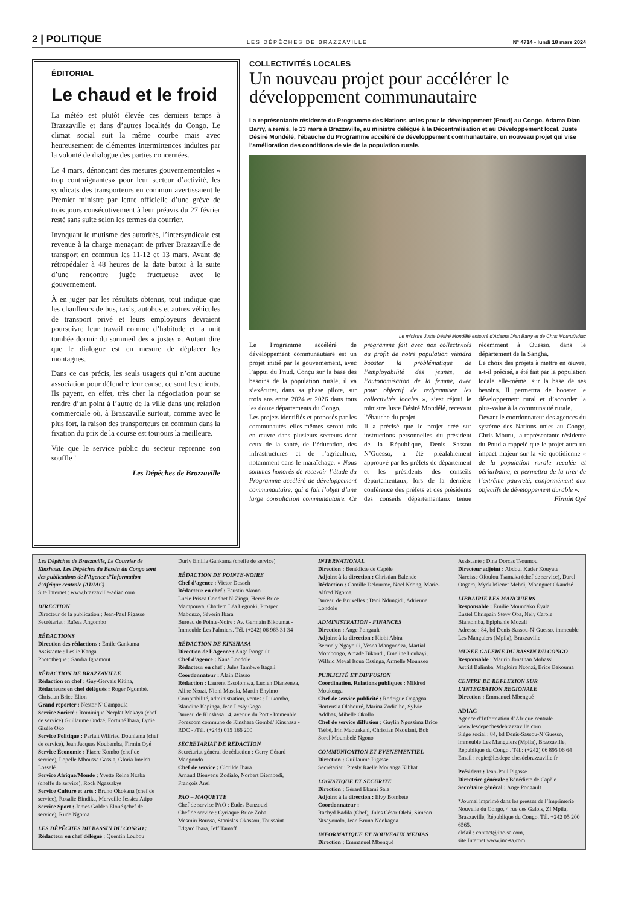2 | POLITIQUE LES DÉPÊCHES DE BRAZZAVILLE N° 4714 - lundi 18 mars 2024
ÉDITORIAL
Le chaud et le froid
La météo est plutôt élevée ces derniers temps à Brazzaville et dans d’autres localités du Congo. Le climat social suit la même courbe mais avec heureusement de clémentes intermittences induites par la volonté de dialogue des parties concernées.
Le 4 mars, dénonçant des mesures gouvernementales « trop contraignantes» pour leur secteur d’activité, les syndicats des transporteurs en commun avertissaient le Premier ministre par lettre officielle d’une grève de trois jours consécutivement à leur préavis du 27 février resté sans suite selon les termes du courrier.
Invoquant le mutisme des autorités, l’intersyndicale est revenue à la charge menaçant de priver Brazzaville de transport en commun les 11-12 et 13 mars. Avant de rétropédaler à 48 heures de la date butoir à la suite d’une rencontre jugée fructueuse avec le gouvernement.
À en juger par les résultats obtenus, tout indique que les chauffeurs de bus, taxis, autobus et autres véhicules de transport privé et leurs employeurs devraient poursuivre leur travail comme d’habitude et la nuit tombée dormir du sommeil des « justes ». Autant dire que le dialogue est en mesure de déplacer les montagnes.
Dans ce cas précis, les seuls usagers qui n’ont aucune association pour défendre leur cause, ce sont les clients. Ils payent, en effet, très cher la négociation pour se rendre d’un point à l’autre de la ville dans une relation commerciale où, à Brazzaville surtout, comme avec le plus fort, la raison des transporteurs en commun dans la fixation du prix de la course est toujours la meilleure.
Vite que le service public du secteur reprenne son souffle !
Les Dépêches de Brazzaville
COLLECTIVITÉS LOCALES
Un nouveau projet pour accélérer le développement communautaire
La représentante résidente du Programme des Nations unies pour le développement (Pnud) au Congo, Adama Dian Barry, a remis, le 13 mars à Brazzaville, au ministre délégué à la Décentralisation et au Développement local, Juste Désiré Mondélé, l’ébauche du Programme accéléré de développement communautaire, un nouveau projet qui vise l’amélioration des conditions de vie de la population rurale.
Le ministre Juste Désiré Mondélé entouré d’Adama Dian Barry et de Chris Mburu/Adiac
Le Programme accéléré de développement communautaire est un projet initié par le gouvernement, avec l’appui du Pnud. Conçu sur la base des besoins de la population rurale, il va s’exécuter, dans sa phase pilote, sur trois ans entre 2024 et 2026 dans tous les douze départements du Congo.
Les projets identifiés et proposés par les communautés elles-mêmes seront mis en œuvre dans plusieurs secteurs dont ceux de la santé, de l’éducation, des infrastructures et de l’agriculture, notamment dans le maraîchage. « Nous sommes honorés de recevoir l’étude du Programme accéléré de développement communautaire, qui a fait l’objet d’une large consultation communautaire. Ce programme fait avec nos collectivités au profit de notre population viendra booster la problématique de l’employabilité des jeunes, de l’autonomisation de la femme, avec pour objectif de redynamiser les collectivités locales », s’est réjoui le ministre Juste Désiré Mondélé, recevant l’ébauche du projet.
Il a précisé que le projet créé sur instructions personnelles du président de la République, Denis Sassou N’Guesso, a été préalablement approuvé par les préfets de département et les présidents des conseils départementaux, lors de la dernière conférence des préfets et des présidents des conseils départementaux tenue récemment à Ouesso, dans le département de la Sangha.
Le choix des projets à mettre en œuvre, a-t-il précisé, a été fait par la population locale elle-même, sur la base de ses besoins. Il permettra de booster le développement rural et d’accorder la plus-value à la communauté rurale.
Devant le coordonnateur des agences du système des Nations unies au Congo, Chris Mburu, la représentante résidente du Pnud a rappelé que le projet aura un impact majeur sur la vie quotidienne « de la population rurale reculée et périurbaine, et permettra de la tirer de l’extrême pauvreté, conformément aux objectifs de développement durable ».
Firmin Oyé
Les Dépêches de Brazzaville, Le Courrier de Kinshasa, Les Dépêches du Bassin du Congo sont des publications de l’Agence d’Information d’Afrique centrale (ADIAC)
Site Internet : www.brazzaville-adiac.com
DIRECTION
Directeur de la publication : Jean-Paul Pigasse
Secrétariat : Raïssa Angombo
RÉDACTIONS
Direction des rédactions : Émile Gankama
Assistante : Leslie Kanga
Photothèque : Sandra Ignamout
RÉDACTION DE BRAZZAVILLE
Rédaction en chef : Guy-Gervais Kitina,
Rédacteurs en chef délégués : Roger Ngombé, Christian Brice Elion
Grand reporter : Nestor N’Gampoula
Service Société : Rominique Nerplat Makaya (chef de service) Guillaume Ondzé, Fortuné Ibara, Lydie Gisèle Oko
Service Politique : Parfait Wilfried Douniama (chef de service), Jean Jacques Koubemba, Firmin Oyé
Service Économie : Fiacre Kombo (chef de service), Lopelle Mboussa Gassia, Gloria Imelda Losselé
Service Afrique/Monde : Yvette Reine Nzaba (cheffe de service), Rock Ngassakys
Service Culture et arts : Bruno Okokana (chef de service), Rosalie Bindika, Merveille Jessica Atipo
Service Sport : James Golden Eloué (chef de service), Rude Ngoma
LES DÉPÊCHES DU BASSIN DU CONGO :
Rédacteur en chef délégué : Quentin Loubou
Durly Emilia Gankama (cheffe de service)
RÉDACTION DE POINTE-NOIRE
Chef d’agence : Victor Dosseh
Rédacteur en chef : Faustin Akono
Lucie Prisca Condhet N’Zinga, Hervé Brice Mampouya, Charlem Léa Legnoki, Prosper Mabonzo, Séverin Ibara
Bureau de Pointe-Noire : Av. Germain Bikoumat - Immeuble Les Palmiers. Tél. (+242) 06 963 31 34
RÉDACTION DE KINSHASA
Direction de l’Agence : Ange Pongault
Chef d’agence : Nana Londole
Rédacteur en chef : Jules Tambwe Itagali
Coordonnateur : Alain Diasso
Rédaction : Laurent Essolomwa, Lucien Dianzenza, Aline Nzuzi, Nioni Masela, Martin Enyimo
Comptabilité, administration, ventes : Lukombo, Blandine Kapinga, Jean Lesly Goga
Bureau de Kinshasa : 4, avenue du Port - Immeuble Forescom commune de Kinshasa Gombé/ Kinshasa - RDC - /Tél. (+243) 015 166 200
SECRETARIAT DE REDACTION
Secrétariat général de rédaction : Gerry Gérard Mangondo
Chef de service : Clotilde Ibara
Arnaud Bienvenu Zodialo, Norbert Biembedi, François Ansi
PAO – MAQUETTE
Chef de service PAO : Eudes Banzouzi
Chef de service : Cyriaque Brice Zoba
Mesmin Boussa, Stanislas Okassou, Toussaint Edgard Ibara, Jeff Tamaff
INTERNATIONAL
Direction : Bénédicte de Capèle
Adjoint à la direction : Christian Balende
Rédaction : Camille Delourme, Noël Ndong, Marie-Alfred Ngoma,
Bureau de Bruxelles : Dani Ndungidi, Adrienne Londole
ADMINISTRATION - FINANCES
Direction : Ange Pongault
Adjoint à la direction : Kiobi Abira
Bermely Ngayouli, Vesna Mangondza, Martial Mombongo, Arcade Bikondi, Emeline Loubayi, Wilfrid Meyal Itoua Ossinga, Armelle Mounzeo
PUBLICITÉ ET DIFFUSION
Coordination, Relations publiques : Mildred Moukenga
Chef de service publicité : Rodrigue Ongagna Hortensia Olabouré, Marina Zodialho, Sylvie Addhas, Mibelle Okollo
Chef de service diffusion : Guylin Ngossima Brice Tsébé, Irin Maouakani, Christian Nzoulani, Bob Sorel Moumbelé Ngono
COMMUNICATION ET EVENEMENTIEL
Direction : Guillaume Pigasse
Secrétariat : Presly Raëlle Mouanga Kibhat
LOGISTIQUE ET SECURITE
Direction : Gérard Ebami Sala
Adjoint à la direction : Elvy Bombete
Coordonnateur :
Rachyd Badila (Chef), Jules César Olebi, Siméon Ntsayouolo, Jean Bruno Ndokagna
INFORMATIQUE ET NOUVEAUX MEDIAS
Direction : Emmanuel Mbengué
Assistante : Dina Dorcas Tsoumou
Directeur adjoint : Abdoul Kader Kouyate
Narcisse Ofoulou Tsamaka (chef de service), Darel Ongara, Myck Mienet Mehdi, Mbenguet Okandzé
LIBRAIRIE LES MANGUIERS
Responsable : Émilie Moundako Éyala
Eustel Chrispain Stevy Oba, Nely Carole Biantomba, Epiphanie Mozali
Adresse : 84, bd Denis-Sassou-N’Guesso, immeuble Les Manguiers (Mpila), Brazzaville
MUSEE GALERIE DU BASSIN DU CONGO
Responsable : Maurin Jonathan Mobassi
Astrid Balimba, Magloire Nzonzi, Brice Bakouma
CENTRE DE REFLEXION SUR L’INTEGRATION REGIONALE
Direction : Emmanuel Mbengué
ADIAC
Agence d’Information d’Afrique centrale
www.lesdepechesdebrazzaville.com
Siège social : 84, bd Denis-Sassou-N’Guesso, immeuble Les Manguiers (Mpila), Brazzaville, République du Congo . Tél.: (+242) 06 895 06 64
Email : regie@lesdepe chesdebrazzaville.fr
Président : Jean-Paul Pigasse
Directrice générale : Bénédicte de Capèle
Secrétaire général : Ange Pongault
*Journal imprimé dans les presses de l’Imprimerie Nouvelle du Congo, 4 rue des Galois, ZI Mpila, Brazzaville, République du Congo. Tél. +242 05 200 6565,
eMail : contact@inc-sa.com,
site Internet www.inc-sa.com